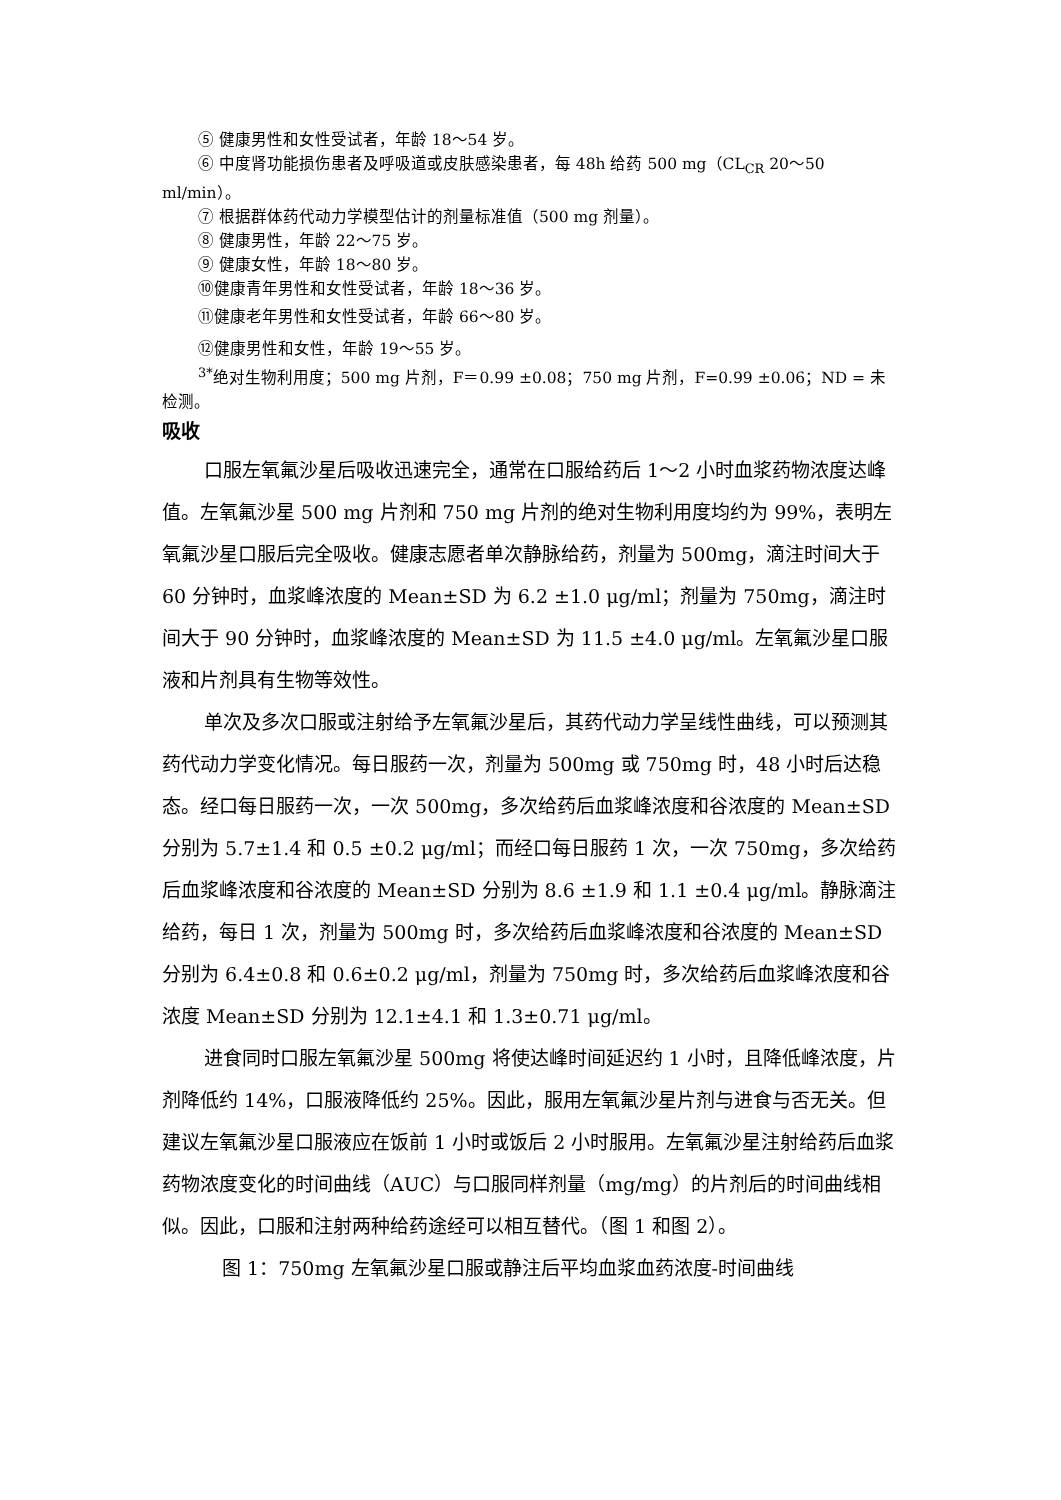⑤ 健康男性和女性受试者，年龄 18～54 岁。
⑥ 中度肾功能损伤患者及呼吸道或皮肤感染患者，每 48h 给药 500 mg（CL<sub>CR</sub> 20～50 ml/min）。
⑦ 根据群体药代动力学模型估计的剂量标准值（500 mg 剂量）。
⑧ 健康男性，年龄 22～75 岁。
⑨ 健康女性，年龄 18～80 岁。
⑩健康青年男性和女性受试者，年龄 18～36 岁。
⑪健康老年男性和女性受试者，年龄 66～80 岁。
⑫健康男性和女性，年龄 19～55 岁。
<sup>3*</sup>绝对生物利用度；500 mg 片剂，F＝0.99 ±0.08；750 mg 片剂，F=0.99 ±0.06；ND = 未检测。
吸收
口服左氧氟沙星后吸收迅速完全，通常在口服给药后 1～2 小时血浆药物浓度达峰值。左氧氟沙星 500 mg 片剂和 750 mg 片剂的绝对生物利用度均约为 99%，表明左氧氟沙星口服后完全吸收。健康志愿者单次静脉给药，剂量为 500mg，滴注时间大于 60 分钟时，血浆峰浓度的 Mean±SD 为 6.2 ±1.0 μg/ml；剂量为 750mg，滴注时间大于 90 分钟时，血浆峰浓度的 Mean±SD 为 11.5 ±4.0 μg/ml。左氧氟沙星口服液和片剂具有生物等效性。
单次及多次口服或注射给予左氧氟沙星后，其药代动力学呈线性曲线，可以预测其药代动力学变化情况。每日服药一次，剂量为 500mg 或 750mg 时，48 小时后达稳态。经口每日服药一次，一次 500mg，多次给药后血浆峰浓度和谷浓度的 Mean±SD 分别为 5.7±1.4 和 0.5 ±0.2 μg/ml；而经口每日服药 1 次，一次 750mg，多次给药后血浆峰浓度和谷浓度的 Mean±SD 分别为 8.6 ±1.9 和 1.1 ±0.4 μg/ml。静脉滴注给药，每日 1 次，剂量为 500mg 时，多次给药后血浆峰浓度和谷浓度的 Mean±SD 分别为 6.4±0.8 和 0.6±0.2 μg/ml，剂量为 750mg 时，多次给药后血浆峰浓度和谷浓度 Mean±SD 分别为 12.1±4.1 和 1.3±0.71 μg/ml。
进食同时口服左氧氟沙星 500mg 将使达峰时间延迟约 1 小时，且降低峰浓度，片剂降低约 14%，口服液降低约 25%。因此，服用左氧氟沙星片剂与进食与否无关。但建议左氧氟沙星口服液应在饭前 1 小时或饭后 2 小时服用。左氧氟沙星注射给药后血浆药物浓度变化的时间曲线（AUC）与口服同样剂量（mg/mg）的片剂后的时间曲线相似。因此，口服和注射两种给药途经可以相互替代。（图 1 和图 2）。
图 1：750mg 左氧氟沙星口服或静注后平均血浆血药浓度-时间曲线